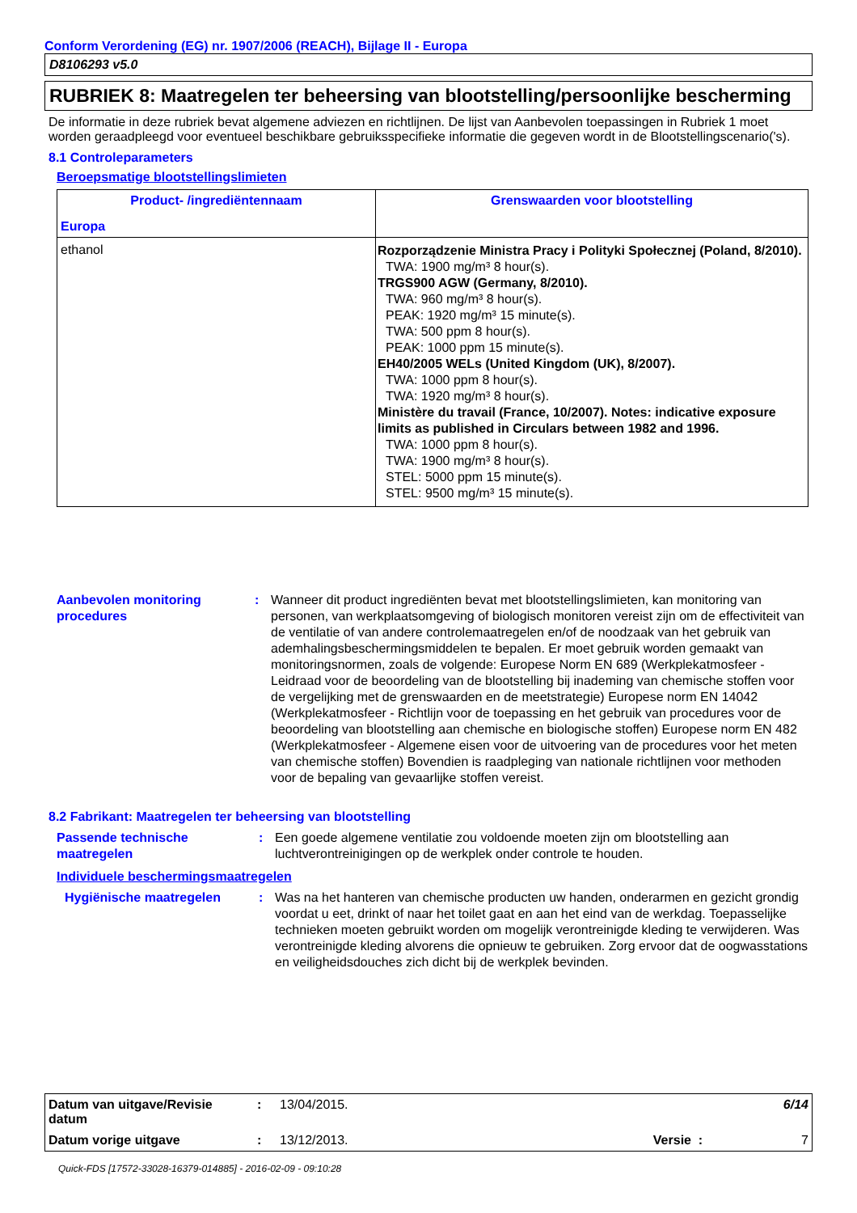Conform Verordening (EG) nr. 1907/2006 (REACH), Bijlage II - Europa
D8106293 v5.0
RUBRIEK 8: Maatregelen ter beheersing van blootstelling/persoonlijke bescherming
De informatie in deze rubriek bevat algemene adviezen en richtlijnen. De lijst van Aanbevolen toepassingen in Rubriek 1 moet worden geraadpleegd voor eventueel beschikbare gebruiksspecifieke informatie die gegeven wordt in de Blootstellingscenario('s).
8.1 Controleparameters
Beroepsmatige blootstellingslimieten
| Product- /ingrediëntennaam Europa | Grenswaarden voor blootstelling |
| --- | --- |
| ethanol | Rozporządzenie Ministra Pracy i Polityki Społecznej (Poland, 8/2010). TWA: 1900 mg/m³ 8 hour(s). TRGS900 AGW (Germany, 8/2010). TWA: 960 mg/m³ 8 hour(s). PEAK: 1920 mg/m³ 15 minute(s). TWA: 500 ppm 8 hour(s). PEAK: 1000 ppm 15 minute(s). EH40/2005 WELs (United Kingdom (UK), 8/2007). TWA: 1000 ppm 8 hour(s). TWA: 1920 mg/m³ 8 hour(s). Ministère du travail (France, 10/2007). Notes: indicative exposure limits as published in Circulars between 1982 and 1996. TWA: 1000 ppm 8 hour(s). TWA: 1900 mg/m³ 8 hour(s). STEL: 5000 ppm 15 minute(s). STEL: 9500 mg/m³ 15 minute(s). |
Aanbevolen monitoring procedures
: Wanneer dit product ingrediënten bevat met blootstellingslimieten, kan monitoring van personen, van werkplaatsomgeving of biologisch monitoren vereist zijn om de effectiviteit van de ventilatie of van andere controlemaatregelen en/of de noodzaak van het gebruik van ademhalingsbeschermingsmiddelen te bepalen. Er moet gebruik worden gemaakt van monitoringsnormen, zoals de volgende: Europese Norm EN 689 (Werkplekatmosfeer - Leidraad voor de beoordeling van de blootstelling bij inademing van chemische stoffen voor de vergelijking met de grenswaarden en de meetstrategie) Europese norm EN 14042 (Werkplekatmosfeer - Richtlijn voor de toepassing en het gebruik van procedures voor de beoordeling van blootstelling aan chemische en biologische stoffen) Europese norm EN 482 (Werkplekatmosfeer - Algemene eisen voor de uitvoering van de procedures voor het meten van chemische stoffen) Bovendien is raadpleging van nationale richtlijnen voor methoden voor de bepaling van gevaarlijke stoffen vereist.
8.2 Fabrikant: Maatregelen ter beheersing van blootstelling
Passende technische maatregelen
: Een goede algemene ventilatie zou voldoende moeten zijn om blootstelling aan luchtverontreinigingen op de werkplek onder controle te houden.
Individuele beschermingsmaatregelen
Hygiënische maatregelen : Was na het hanteren van chemische producten uw handen, onderarmen en gezicht grondig voordat u eet, drinkt of naar het toilet gaat en aan het eind van de werkdag. Toepasselijke technieken moeten gebruikt worden om mogelijk verontreinigde kleding te verwijderen. Was verontreinigde kleding alvorens die opnieuw te gebruiken. Zorg ervoor dat de oogwasstations en veiligheidsdouches zich dicht bij de werkplek bevinden.
| Datum van uitgave/Revisie datum | : | 13/04/2015. | | 6/14 |
| Datum vorige uitgave | : | 13/12/2013. | Versie : | 7 |
Quick-FDS [17572-33028-16379-014885] - 2016-02-09 - 09:10:28